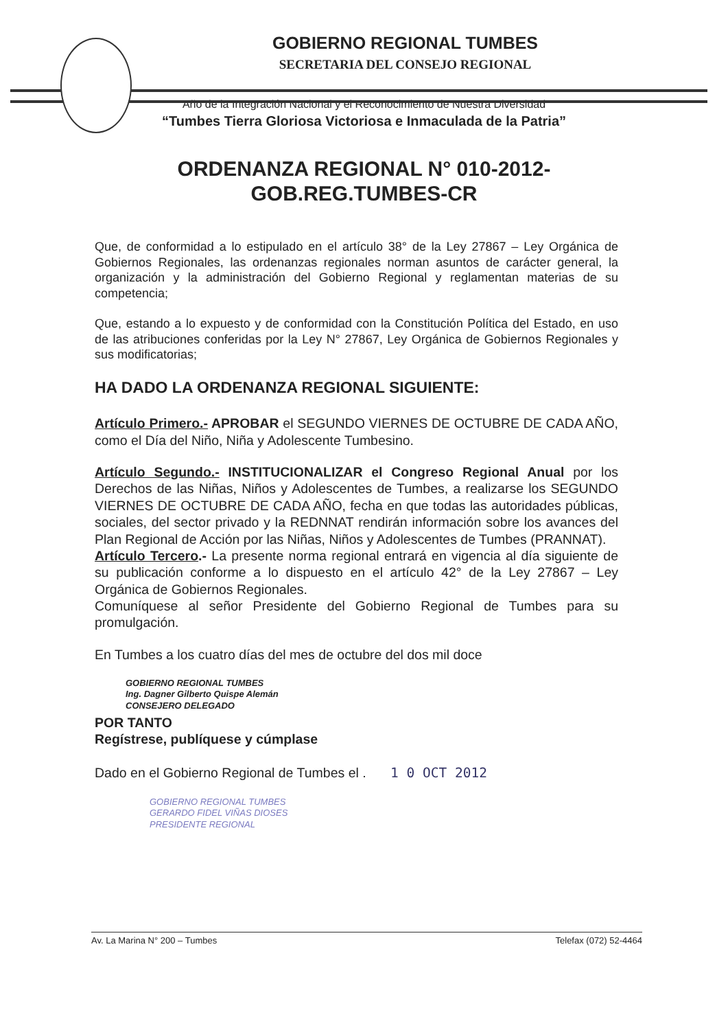GOBIERNO REGIONAL TUMBES
SECRETARIA DEL CONSEJO REGIONAL
“Año de la Integración Nacional y el Reconocimiento de Nuestra Diversidad”
“Tumbes Tierra Gloriosa Victoriosa e Inmaculada de la Patria”
ORDENANZA REGIONAL N° 010-2012-
GOB.REG.TUMBES-CR
Que, de conformidad a lo estipulado en el artículo 38° de la Ley 27867 – Ley Orgánica de Gobiernos Regionales, las ordenanzas regionales norman asuntos de carácter general, la organización y la administración del Gobierno Regional y reglamentan materias de su competencia;
Que, estando a lo expuesto y de conformidad con la Constitución Política del Estado, en uso de las atribuciones conferidas por la Ley N° 27867, Ley Orgánica de Gobiernos Regionales y sus modificatorias;
HA DADO LA ORDENANZA REGIONAL SIGUIENTE:
Artículo Primero.- APROBAR el SEGUNDO VIERNES DE OCTUBRE DE CADA AÑO, como el Día del Niño, Niña y Adolescente Tumbesino.
Artículo Segundo.- INSTITUCIONALIZAR el Congreso Regional Anual por los Derechos de las Niñas, Niños y Adolescentes de Tumbes, a realizarse los SEGUNDO VIERNES DE OCTUBRE DE CADA AÑO, fecha en que todas las autoridades públicas, sociales, del sector privado y la REDNNAT rendirán información sobre los avances del Plan Regional de Acción por las Niñas, Niños y Adolescentes de Tumbes (PRANNAT).
Artículo Tercero.- La presente norma regional entrará en vigencia al día siguiente de su publicación conforme a lo dispuesto en el artículo 42° de la Ley 27867 – Ley Orgánica de Gobiernos Regionales.
Comuníquese al señor Presidente del Gobierno Regional de Tumbes para su promulgación.
En Tumbes a los cuatro días del mes de octubre del dos mil doce
GOBIERNO REGIONAL TUMBES
Ing. Dagner Gilberto Quispe Alemán
CONSEJERO DELEGADO
POR TANTO
Regístrese, publíquese y cúmplase
Dado en el Gobierno Regional de Tumbes el . 1 0 OCT 2012
GOBIERNO REGIONAL TUMBES
GERARDO FIDEL VIÑAS DIOSES
PRESIDENTE REGIONAL
Av. La Marina N° 200 – Tumbes Telefax (072) 52-4464